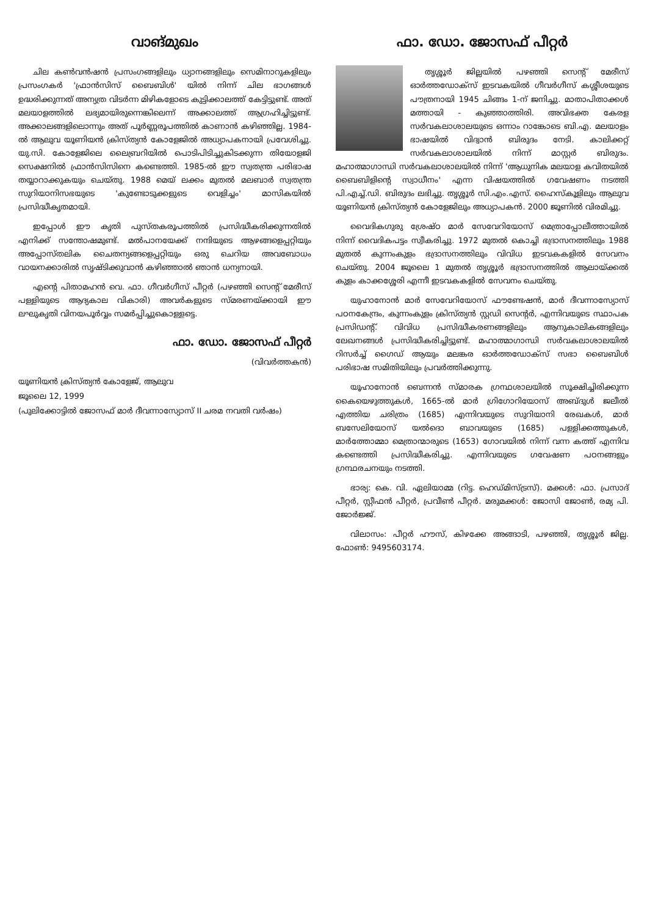വാങ്മുഖം
ചില കൺവൻഷൻ പ്രസംഗങ്ങളിലും ധ്യാനങ്ങളിലും സെമിനാറുകളിലും പ്രസംഗകർ 'ഫ്രാൻസിസ് ബൈബിൾ' യിൽ നിന്ന് ചില ഭാഗങ്ങൾ ഉദ്ധരിക്കുന്നത് അന്യത്ര വിടർന്ന മിഴികളോടെ കുട്ടിക്കാലത്ത് കേട്ടിട്ടുണ്ട്. അത് മലയാളത്തിൽ ലഭ്യമായിരുന്നെങ്കിലെന്ന് അക്കാലത്ത് ആഗ്രഹിച്ചിട്ടുണ്ട്. അക്കാലങ്ങളിലൊന്നും അത് പൂർണ്ണരൂപത്തിൽ കാണാൻ കഴിഞ്ഞില്ല. 1984-ൽ ആലുവ യൂണിയൻ ക്രിസ്ത്യൻ കോളേജിൽ അധ്യാപകനായി പ്രവേശിച്ചു. യു.സി. കോളേജിലെ ലൈബ്രറിയിൽ പൊടിപിടിച്ചുകിടക്കുന്ന തിയോളജി സെക്ഷനിൽ ഫ്രാൻസിസിനെ കണ്ടെത്തി. 1985-ൽ ഈ സ്വതന്ത്ര പരിഭാഷ തയ്യാറാക്കുകയും ചെയ്തു. 1988 മെയ് ലക്കം മുതൽ മലബാർ സ്വതന്ത്ര സുറിയാനിസഭയുടെ 'കുണ്ടോടുക്കളുടെ വെളിച്ചം' മാസികയിൽ പ്രസിദ്ധീകൃതമായി.
ഇപ്പോൾ ഈ കൃതി പുസ്തകരൂപത്തിൽ പ്രസിദ്ധീകരിക്കുന്നതിൽ എനിക്ക് സന്തോഷമുണ്ട്. മൽപാനയേക്ക് നന്ദിയുടെ ആഴങ്ങളെപ്പറ്റിയും അപ്പോസ്തലിക ചൈതന്യങ്ങളെപ്പറ്റിയും ഒരു ചെറിയ അവബോധം വായനക്കാരിൽ സൃഷ്ടിക്കുവാൻ കഴിഞ്ഞാൽ ഞാൻ ധന്യനായി.
എന്റെ പിതാമഹൻ വെ. ഫാ. ഗീവർഗീസ് പീറ്റർ (പഴഞ്ഞി സെന്റ് മേരീസ് പള്ളിയുടെ ആദ്യകാല വികാരി) അവർകളുടെ സ്മരണയ്ക്കായി ഈ ലഘുകൃതി വിനയപൂർവ്വം സമർപ്പിച്ചുകൊള്ളട്ടെ.
ഫാ. ഡോ. ജോസഫ് പീറ്റർ
(വിവർത്തകൻ)
യൂണിയൻ ക്രിസ്ത്യൻ കോളേജ്, ആലുവ
ജൂലൈ 12, 1999
(പുലിക്കോട്ടിൽ ജോസഫ് മാർ ദീവന്നാസ്യോസ് II ചരമ നവതി വർഷം)
ഫാ. ഡോ. ജോസഫ് പീറ്റർ
തൃശ്ശൂർ ജില്ലയിൽ പഴഞ്ഞി സെന്റ് മേരീസ് ഓർത്തഡോക്സ് ഇടവകയിൽ ഗീവർഗീസ് കശ്ശീശയുടെ പൗത്രനായി 1945 ചിങ്ങം 1-ന് ജനിച്ചു. മാതാപിതാക്കൾ മത്തായി - കുഞ്ഞാത്തിരി. അവിഭക്ത കേരള സർവകലാശാലയുടെ ഒന്നാം റാങ്കോടെ ബി.എ. മലയാളം ഭാഷയിൽ വിദ്വാൻ ബിരുദം നേടി. കാലിക്കറ്റ് സർവകലാശാലയിൽ നിന്ന് മാസ്റ്റർ ബിരുദം. മഹാത്മാഗാന്ധി സർവകലാശാലയിൽ നിന്ന് 'ആധുനിക മലയാള കവിതയിൽ ബൈബിളിന്റെ സ്വാധീനം' എന്ന വിഷയത്തിൽ ഗവേഷണം നടത്തി പി.എച്ച്.ഡി. ബിരുദം ലഭിച്ചു. തൃശ്ശൂർ സി.എം.എസ്. ഹൈസ്കൂളിലും ആലുവ യൂണിയൻ ക്രിസ്ത്യൻ കോളേജിലും അധ്യാപകൻ. 2000 ജൂണിൽ വിരമിച്ചു.
വൈദികഗുരു ശ്രേഷ്ഠ മാർ സേവേറിയോസ് മെത്രാപ്പോലീത്തായിൽ നിന്ന് വൈദികപട്ടം സ്വീകരിച്ചു. 1972 മുതൽ കൊച്ചി ഭദ്രാസനത്തിലും 1988 മുതൽ കുന്നംകുളം ഭദ്രാസനത്തിലും വിവിധ ഇടവകകളിൽ സേവനം ചെയ്തു. 2004 ജൂലൈ 1 മുതൽ തൃശ്ശൂർ ഭദ്രാസനത്തിൽ ആലായ്ക്കൽ കുളം കാക്കശ്ശേരി എന്നീ ഇടവകകളിൽ സേവനം ചെയ്തു.
യുഹാനോൻ മാർ സേവേറിയോസ് ഫൗണ്ടേഷൻ, മാർ ദീവന്നാസ്യോസ് പഠനകേന്ദ്രം, കുന്നംകുളം ക്രിസ്ത്യൻ സ്റ്റഡി സെന്റർ, എന്നിവയുടെ സ്ഥാപക പ്രസിഡന്റ്. വിവിധ പ്രസിദ്ധീകരണങ്ങളിലും ആനുകാലികങ്ങളിലും ലേഖനങ്ങൾ പ്രസിദ്ധീകരിച്ചിട്ടുണ്ട്. മഹാത്മാഗാന്ധി സർവകലാശാലയിൽ റിസർച്ച് ഗൈഡ് ആയും മലങ്കര ഓർത്തഡോക്സ് സഭാ ബൈബിൾ പരിഭാഷ സമിതിയിലും പ്രവർത്തിക്കുന്നു.
യൂഹാനോൻ ബെന്നൻ സ്മാരക ഗ്രന്ഥശാലയിൽ സൂക്ഷിച്ചിരിക്കുന്ന കൈയെഴുത്തുകൾ, 1665-ൽ മാർ ഗ്രിഗോറിയോസ് അബ്ദുൾ ജലീൽ എത്തിയ ചരിത്രം (1685) എന്നിവയുടെ സുറിയാനി രേഖകൾ, മാർ ബസേലിയോസ് യൽദൊ ബാവയുടെ (1685) പള്ളിക്കത്തുകൾ, മാർത്തോമ്മാ മെത്രാന്മാരുടെ (1653) ഗോവയിൽ നിന്ന് വന്ന കത്ത് എന്നിവ കണ്ടെത്തി പ്രസിദ്ധീകരിച്ചു. എന്നിവയുടെ ഗവേഷണ പഠനങ്ങളും ഗ്രന്ഥരചനയും നടത്തി.
ഭാര്യ: കെ. വി. ഏലിയാമ്മ (റിട്ട. ഹെഡ്മിസ്ട്രസ്). മക്കൾ: ഫാ. പ്രസാദ് പീറ്റർ, സ്റ്റീഫൻ പീറ്റർ, പ്രവീൺ പീറ്റർ. മരുമക്കൾ: ജോസി ജോൺ, രമ്യ പി. ജോർജ്ജ്.
വിലാസം: പീറ്റർ ഹൗസ്, കിഴക്കേ അങ്ങാടി, പഴഞ്ഞി, തൃശ്ശൂർ ജില്ല. ഫോൺ: 9495603174.